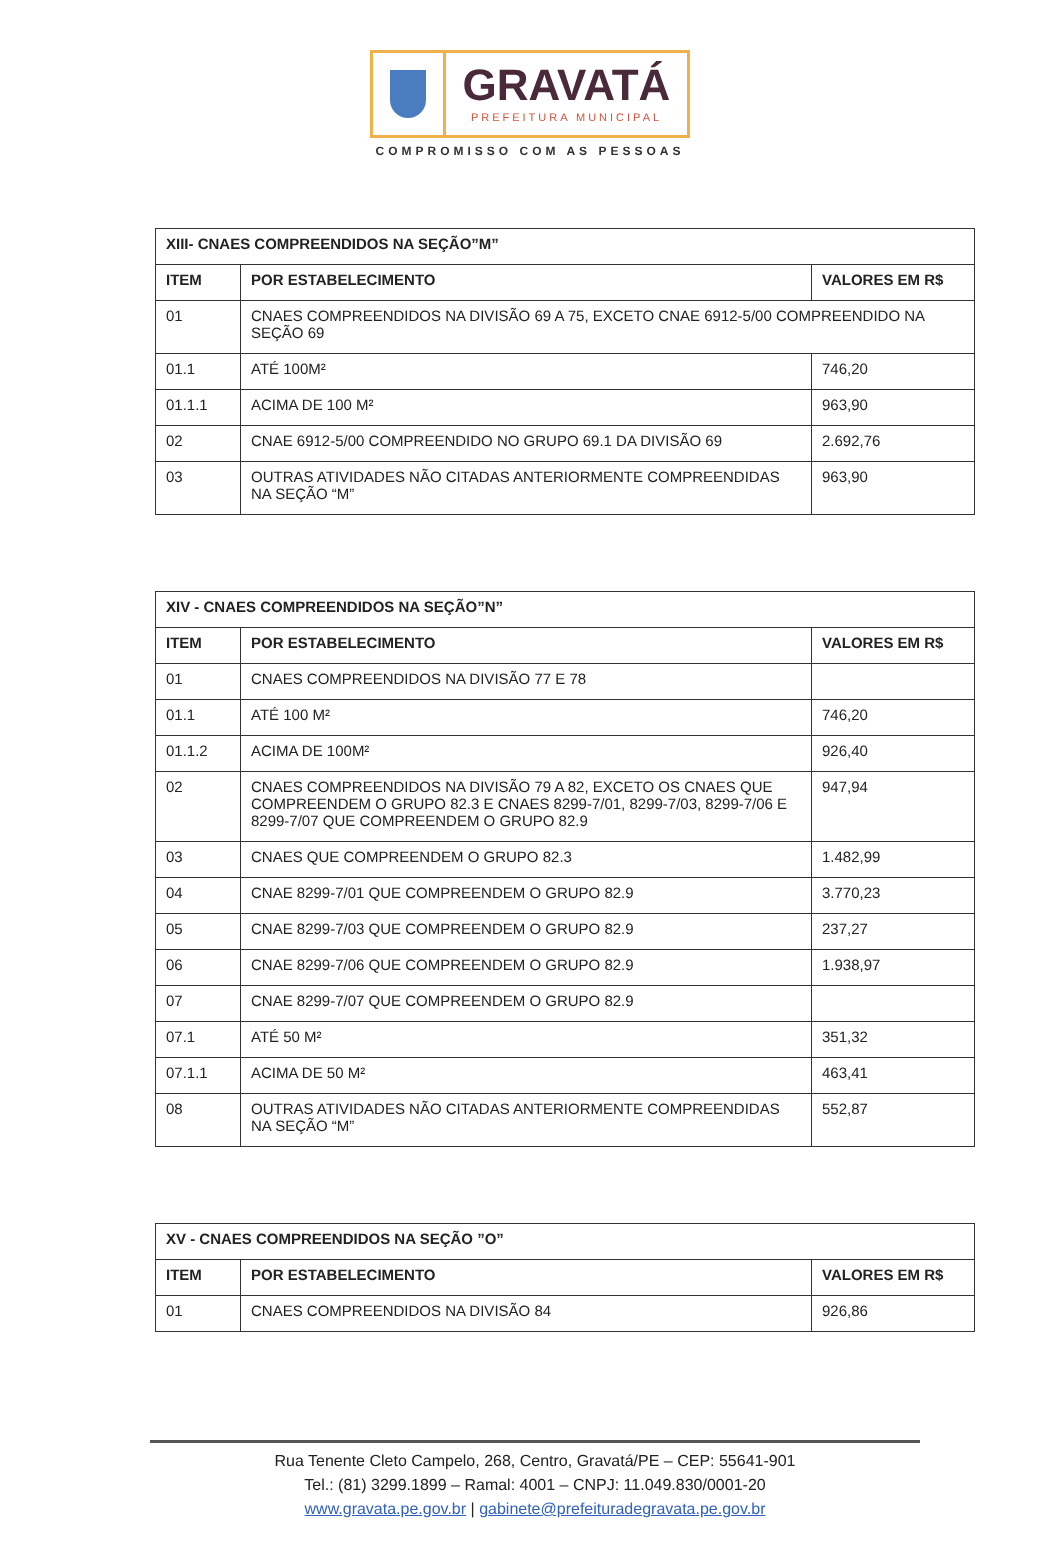GRAVATÁ
PREFEITURA MUNICIPAL
COMPROMISSO COM AS PESSOAS
| XIII- CNAES COMPREENDIDOS NA SEÇÃO”M” | | |
| --- | --- | --- |
| ITEM | POR ESTABELECIMENTO | VALORES EM R$ |
| 01 | CNAES COMPREENDIDOS NA DIVISÃO 69 A 75, EXCETO CNAE 6912-5/00 COMPREENDIDO NA SEÇÃO 69 | |
| 01.1 | ATÉ 100M² | 746,20 |
| 01.1.1 | ACIMA DE 100 M² | 963,90 |
| 02 | CNAE 6912-5/00 COMPREENDIDO NO GRUPO 69.1 DA DIVISÃO 69 | 2.692,76 |
| 03 | OUTRAS ATIVIDADES NÃO CITADAS ANTERIORMENTE COMPREENDIDAS NA SEÇÃO “M” | 963,90 |
| XIV - CNAES COMPREENDIDOS NA SEÇÃO”N” | | |
| --- | --- | --- |
| ITEM | POR ESTABELECIMENTO | VALORES EM R$ |
| 01 | CNAES COMPREENDIDOS NA DIVISÃO 77 E 78 | |
| 01.1 | ATÉ 100 M² | 746,20 |
| 01.1.2 | ACIMA DE 100M² | 926,40 |
| 02 | CNAES COMPREENDIDOS NA DIVISÃO 79 A 82, EXCETO OS CNAES QUE COMPREENDEM O GRUPO 82.3 E CNAES 8299-7/01, 8299-7/03, 8299-7/06 E 8299-7/07 QUE COMPREENDEM O GRUPO 82.9 | 947,94 |
| 03 | CNAES QUE COMPREENDEM O GRUPO 82.3 | 1.482,99 |
| 04 | CNAE 8299-7/01 QUE COMPREENDEM O GRUPO 82.9 | 3.770,23 |
| 05 | CNAE 8299-7/03 QUE COMPREENDEM O GRUPO 82.9 | 237,27 |
| 06 | CNAE 8299-7/06 QUE COMPREENDEM O GRUPO 82.9 | 1.938,97 |
| 07 | CNAE 8299-7/07 QUE COMPREENDEM O GRUPO 82.9 | |
| 07.1 | ATÉ 50 M² | 351,32 |
| 07.1.1 | ACIMA DE 50 M² | 463,41 |
| 08 | OUTRAS ATIVIDADES NÃO CITADAS ANTERIORMENTE COMPREENDIDAS NA SEÇÃO “M” | 552,87 |
| XV - CNAES COMPREENDIDOS NA SEÇÃO ”O” | | |
| --- | --- | --- |
| ITEM | POR ESTABELECIMENTO | VALORES EM R$ |
| 01 | CNAES COMPREENDIDOS NA DIVISÃO 84 | 926,86 |
Rua Tenente Cleto Campelo, 268, Centro, Gravatá/PE – CEP: 55641-901
Tel.: (81) 3299.1899 – Ramal: 4001 – CNPJ: 11.049.830/0001-20
www.gravata.pe.gov.br | gabinete@prefeituradegravata.pe.gov.br